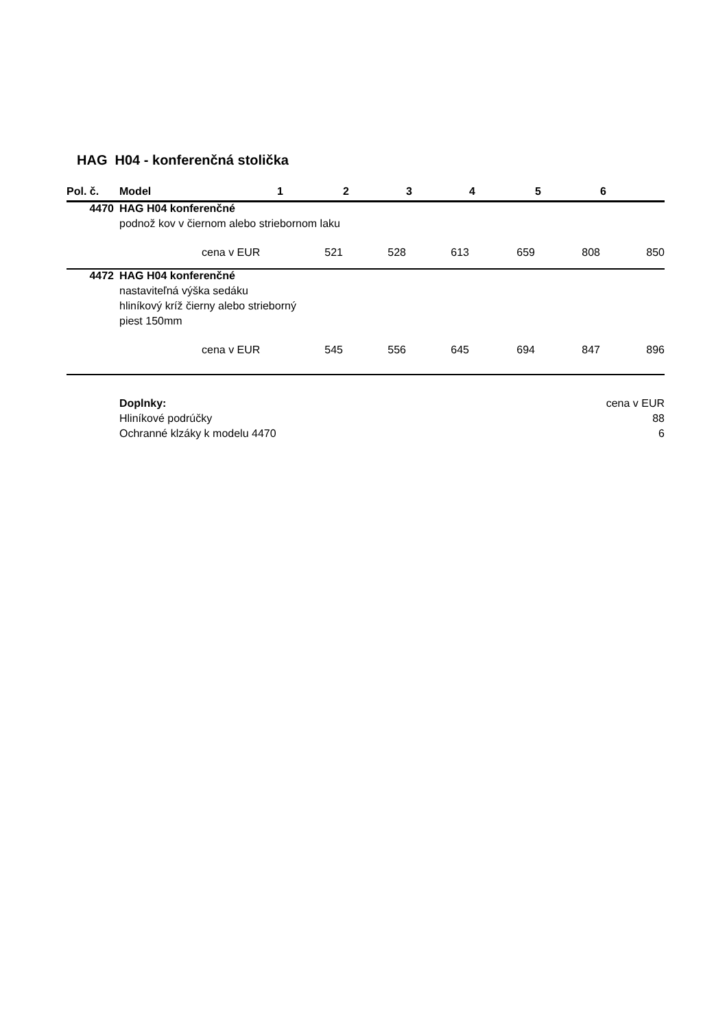HAG H04 - konferenčná stolička
| Pol. č. | Model | | 1 | 2 | 3 | 4 | 5 | 6 |
| --- | --- | --- | --- | --- | --- | --- | --- | --- |
| 4470 | HAG H04 konferenčné | | | | | | | |
| | podnož kov v čiernom alebo striebornom laku | | | | | | | |
| | | cena v EUR | 521 | 528 | 613 | 659 | 808 | 850 |
| 4472 | HAG H04 konferenčné | | | | | | | |
| | nastaviteľná výška sedáku | | | | | | | |
| | hliníkový kríž čierny alebo strieborný | | | | | | | |
| | piest 150mm | | | | | | | |
| | | cena v EUR | 545 | 556 | 645 | 694 | 847 | 896 |
| | Doplnky: | | | | | | cena v EUR | |
| | Hliníkové podrúčky | | | | | | 88 | |
| | Ochranné klzáky k modelu 4470 | | | | | | 6 | |